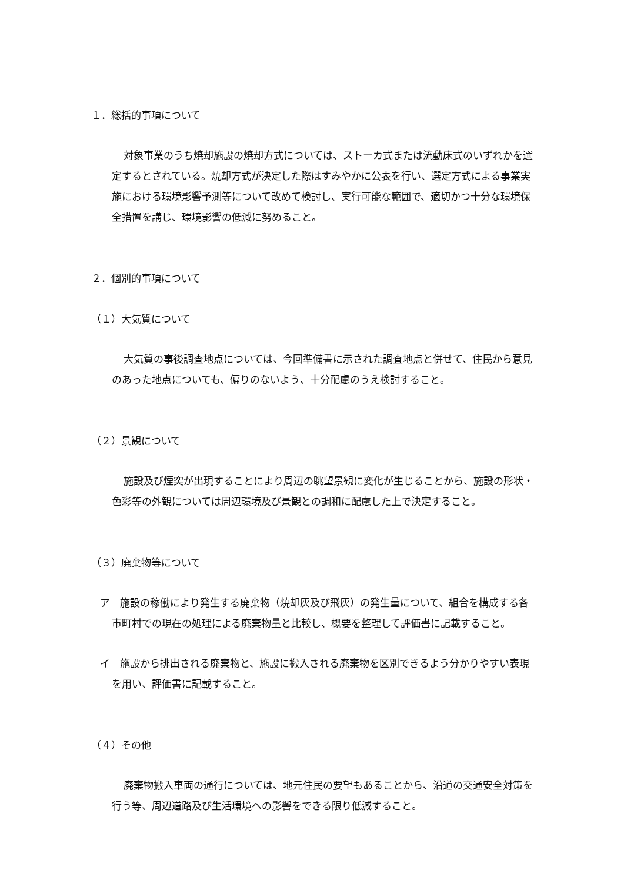１．総括的事項について
対象事業のうち焼却施設の焼却方式については、ストーカ式または流動床式のいずれかを選定するとされている。焼却方式が決定した際はすみやかに公表を行い、選定方式による事業実施における環境影響予測等について改めて検討し、実行可能な範囲で、適切かつ十分な環境保全措置を講じ、環境影響の低減に努めること。
２．個別的事項について
（１）大気質について
大気質の事後調査地点については、今回準備書に示された調査地点と併せて、住民から意見のあった地点についても、偏りのないよう、十分配慮のうえ検討すること。
（２）景観について
施設及び煙突が出現することにより周辺の眺望景観に変化が生じることから、施設の形状・色彩等の外観については周辺環境及び景観との調和に配慮した上で決定すること。
（３）廃棄物等について
ア　施設の稼働により発生する廃棄物（焼却灰及び飛灰）の発生量について、組合を構成する各市町村での現在の処理による廃棄物量と比較し、概要を整理して評価書に記載すること。
イ　施設から排出される廃棄物と、施設に搬入される廃棄物を区別できるよう分かりやすい表現を用い、評価書に記載すること。
（４）その他
廃棄物搬入車両の通行については、地元住民の要望もあることから、沿道の交通安全対策を行う等、周辺道路及び生活環境への影響をできる限り低減すること。